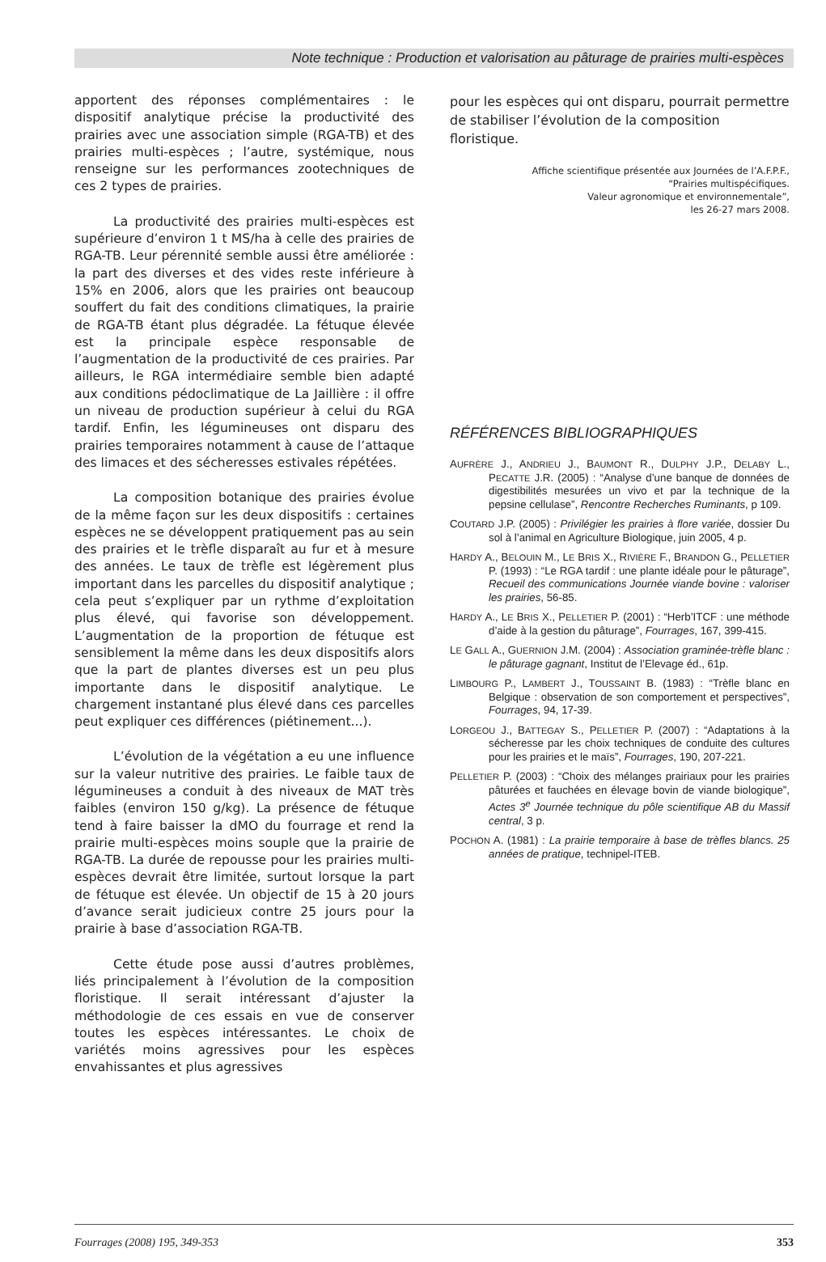Note technique : Production et valorisation au pâturage de prairies multi-espèces
apportent des réponses complémentaires : le dispositif analytique précise la productivité des prairies avec une association simple (RGA-TB) et des prairies multi-espèces ; l’autre, systémique, nous renseigne sur les performances zootechniques de ces 2 types de prairies.
La productivité des prairies multi-espèces est supérieure d’environ 1 t MS/ha à celle des prairies de RGA-TB. Leur pérennité semble aussi être améliorée : la part des diverses et des vides reste inférieure à 15% en 2006, alors que les prairies ont beaucoup souffert du fait des conditions climatiques, la prairie de RGA-TB étant plus dégradée. La fétuque élevée est la principale espèce responsable de l’augmentation de la productivité de ces prairies. Par ailleurs, le RGA intermédiaire semble bien adapté aux conditions pédoclimatique de La Jaillière : il offre un niveau de production supérieur à celui du RGA tardif. Enfin, les légumineuses ont disparu des prairies temporaires notamment à cause de l’attaque des limaces et des sécheresses estivales répétées.
La composition botanique des prairies évolue de la même façon sur les deux dispositifs : certaines espèces ne se développent pratiquement pas au sein des prairies et le trèfle disparaît au fur et à mesure des années. Le taux de trèfle est légèrement plus important dans les parcelles du dispositif analytique ; cela peut s’expliquer par un rythme d’exploitation plus élevé, qui favorise son développement. L’augmentation de la proportion de fétuque est sensiblement la même dans les deux dispositifs alors que la part de plantes diverses est un peu plus importante dans le dispositif analytique. Le chargement instantané plus élevé dans ces parcelles peut expliquer ces différences (piétinement...).
L’évolution de la végétation a eu une influence sur la valeur nutritive des prairies. Le faible taux de légumineuses a conduit à des niveaux de MAT très faibles (environ 150 g/kg). La présence de fétuque tend à faire baisser la dMO du fourrage et rend la prairie multi-espèces moins souple que la prairie de RGA-TB. La durée de repousse pour les prairies multi-espèces devrait être limitée, surtout lorsque la part de fétuque est élevée. Un objectif de 15 à 20 jours d’avance serait judicieux contre 25 jours pour la prairie à base d’association RGA-TB.
Cette étude pose aussi d’autres problèmes, liés principalement à l’évolution de la composition floristique. Il serait intéressant d’ajuster la méthodologie de ces essais en vue de conserver toutes les espèces intéressantes. Le choix de variétés moins agressives pour les espèces envahissantes et plus agressives
pour les espèces qui ont disparu, pourrait permettre de stabiliser l’évolution de la composition floristique.
Affiche scientifique présentée aux Journées de l’A.F.P.F.,
“Prairies multispécifiques.
Valeur agronomique et environnementale”,
les 26-27 mars 2008.
RÉFÉRENCES BIBLIOGRAPHIQUES
AUFRÈRE J., ANDRIEU J., BAUMONT R., DULPHY J.P., DELABY L., PECATTE J.R. (2005) : “Analyse d’une banque de données de digestibilités mesurées un vivo et par la technique de la pepsine cellulase”, Rencontre Recherches Ruminants, p 109.
COUTARD J.P. (2005) : Privilégier les prairies à flore variée, dossier Du sol à l’animal en Agriculture Biologique, juin 2005, 4 p.
HARDY A., BELOUIN M., LE BRIS X., RIVIÈRE F., BRANDON G., PELLETIER P. (1993) : “Le RGA tardif : une plante idéale pour le pâturage”, Recueil des communications Journée viande bovine : valoriser les prairies, 56-85.
HARDY A., LE BRIS X., PELLETIER P. (2001) : “Herb’ITCF : une méthode d’aide à la gestion du pâturage”, Fourrages, 167, 399-415.
LE GALL A., GUERNION J.M. (2004) : Association graminée-trèfle blanc : le pâturage gagnant, Institut de l’Elevage éd., 61p.
LIMBOURG P., LAMBERT J., TOUSSAINT B. (1983) : “Trèfle blanc en Belgique : observation de son comportement et perspectives”, Fourrages, 94, 17-39.
LORGEOU J., BATTEGAY S., PELLETIER P. (2007) : “Adaptations à la sécheresse par les choix techniques de conduite des cultures pour les prairies et le maïs”, Fourrages, 190, 207-221.
PELLETIER P. (2003) : “Choix des mélanges prairiaux pour les prairies pâturées et fauchées en élevage bovin de viande biologique”, Actes 3<sup>e</sup> Journée technique du pôle scientifique AB du Massif central, 3 p.
POCHON A. (1981) : La prairie temporaire à base de trèfles blancs. 25 années de pratique, technipel-ITEB.
Fourrages (2008) 195, 349-353 353